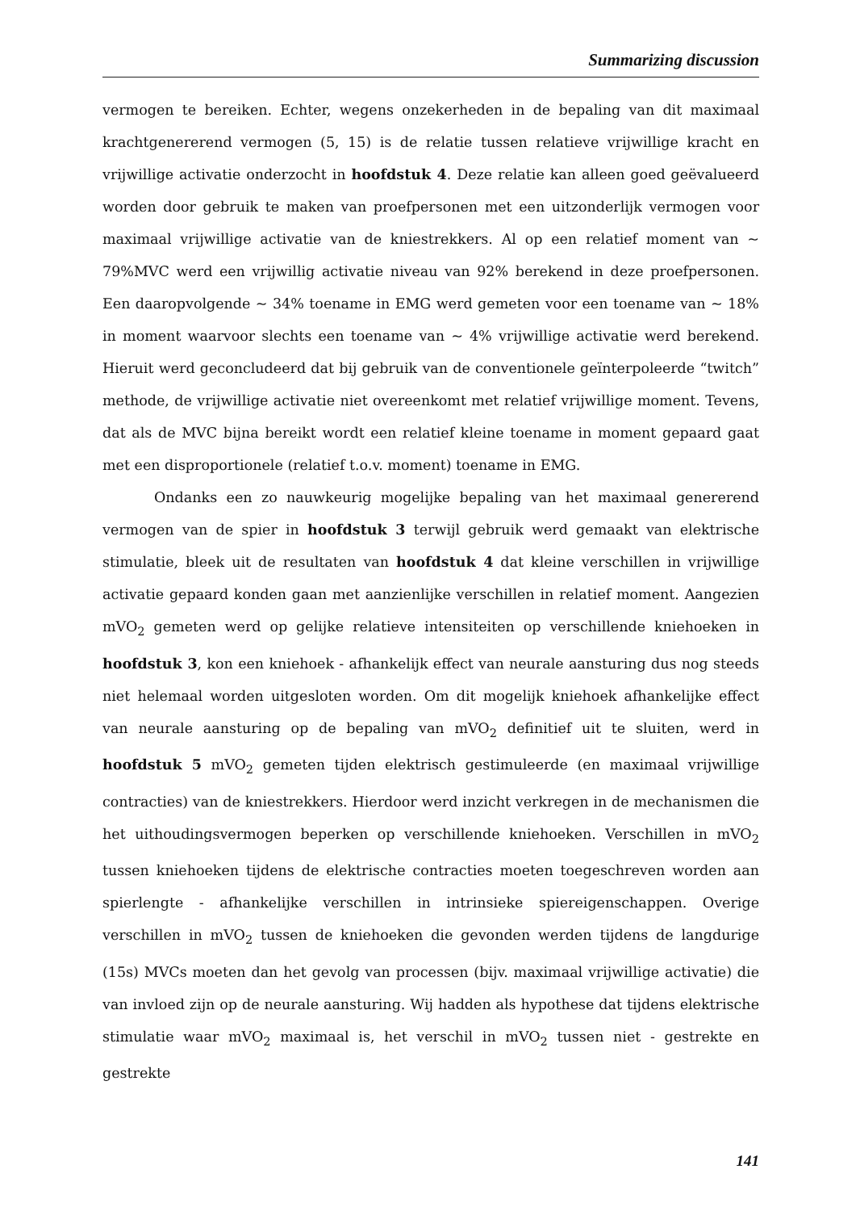Summarizing discussion
vermogen te bereiken. Echter, wegens onzekerheden in de bepaling van dit maximaal krachtgenererend vermogen (5, 15) is de relatie tussen relatieve vrijwillige kracht en vrijwillige activatie onderzocht in hoofdstuk 4. Deze relatie kan alleen goed geëvalueerd worden door gebruik te maken van proefpersonen met een uitzonderlijk vermogen voor maximaal vrijwillige activatie van de kniestrekkers. Al op een relatief moment van ~ 79%MVC werd een vrijwillig activatie niveau van 92% berekend in deze proefpersonen. Een daaropvolgende ~ 34% toename in EMG werd gemeten voor een toename van ~ 18% in moment waarvoor slechts een toename van ~ 4% vrijwillige activatie werd berekend. Hieruit werd geconcludeerd dat bij gebruik van de conventionele geïnterpoleerde “twitch” methode, de vrijwillige activatie niet overeenkomt met relatief vrijwillige moment. Tevens, dat als de MVC bijna bereikt wordt een relatief kleine toename in moment gepaard gaat met een disproportionele (relatief t.o.v. moment) toename in EMG.
Ondanks een zo nauwkeurig mogelijke bepaling van het maximaal genererend vermogen van de spier in hoofdstuk 3 terwijl gebruik werd gemaakt van elektrische stimulatie, bleek uit de resultaten van hoofdstuk 4 dat kleine verschillen in vrijwillige activatie gepaard konden gaan met aanzienlijke verschillen in relatief moment. Aangezien mVO<sub>2</sub> gemeten werd op gelijke relatieve intensiteiten op verschillende kniehoeken in hoofdstuk 3, kon een kniehoek - afhankelijk effect van neurale aansturing dus nog steeds niet helemaal worden uitgesloten worden. Om dit mogelijk kniehoek afhankelijke effect van neurale aansturing op de bepaling van mVO<sub>2</sub> definitief uit te sluiten, werd in hoofdstuk 5 mVO<sub>2</sub> gemeten tijden elektrisch gestimuleerde (en maximaal vrijwillige contracties) van de kniestrekkers. Hierdoor werd inzicht verkregen in de mechanismen die het uithoudingsvermogen beperken op verschillende kniehoeken. Verschillen in mVO<sub>2</sub> tussen kniehoeken tijdens de elektrische contracties moeten toegeschreven worden aan spierlengte - afhankelijke verschillen in intrinsieke spiereigenschappen. Overige verschillen in mVO<sub>2</sub> tussen de kniehoeken die gevonden werden tijdens de langdurige (15s) MVCs moeten dan het gevolg van processen (bijv. maximaal vrijwillige activatie) die van invloed zijn op de neurale aansturing. Wij hadden als hypothese dat tijdens elektrische stimulatie waar mVO<sub>2</sub> maximaal is, het verschil in mVO<sub>2</sub> tussen niet - gestrekte en gestrekte
141